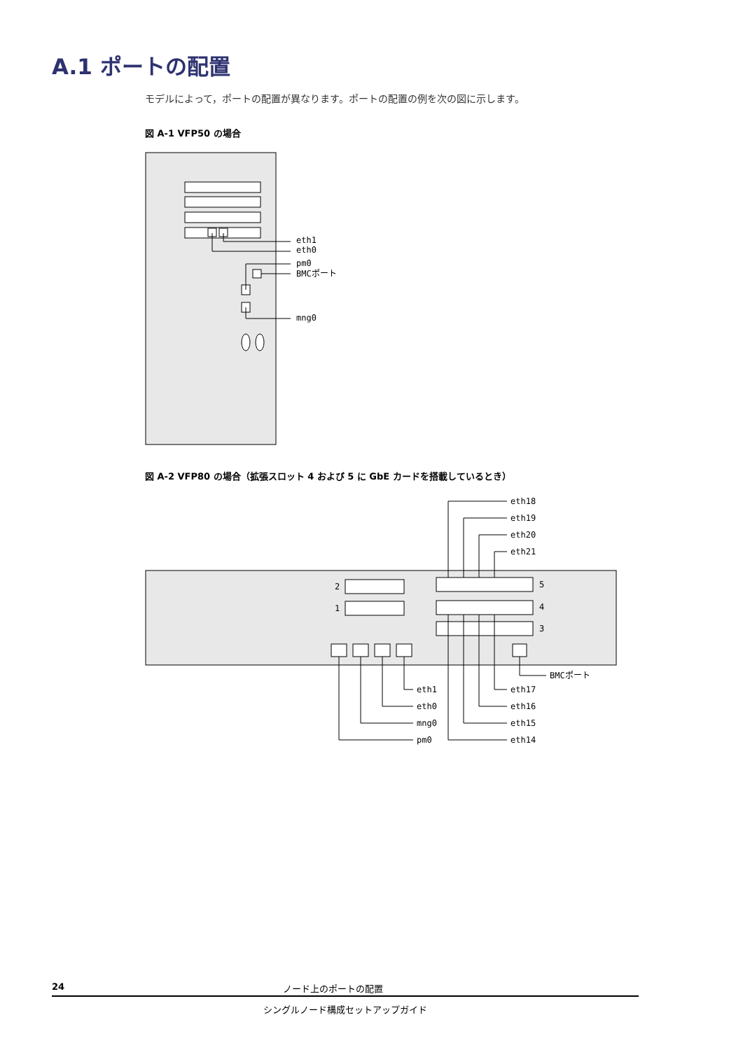A.1 ポートの配置
モデルによって，ポートの配置が異なります。ポートの配置の例を次の図に示します。
図 A-1 VFP50 の場合
eth1
eth0
pm0
BMCポート
mng0
図 A-2 VFP80 の場合（拡張スロット 4 および 5 に GbE カードを搭載しているとき）
2
1
5
4
3
BMCポート
eth1
eth0
mng0
pm0
eth18
eth19
eth20
eth21
eth17
eth16
eth15
eth14
24 ノード上のポートの配置
シングルノード構成セットアップガイド